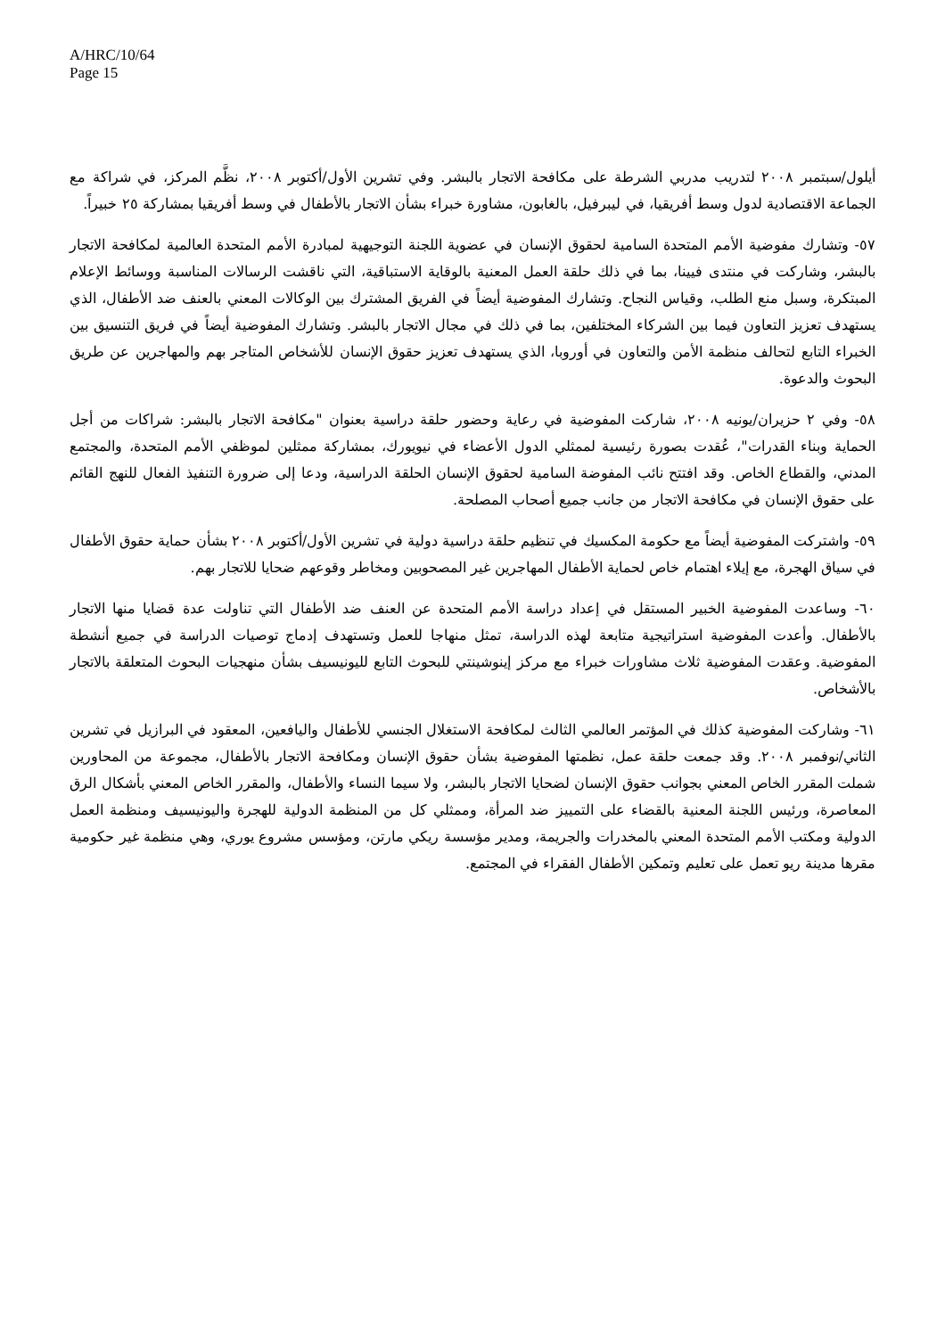A/HRC/10/64
Page 15
أيلول/سبتمبر ٢٠٠٨ لتدريب مدربي الشرطة على مكافحة الاتجار بالبشر. وفي تشرين الأول/أكتوبر ٢٠٠٨، نظَّم المركز، في شراكة مع الجماعة الاقتصادية لدول وسط أفريقيا، في ليبرفيل، بالغابون، مشاورة خبراء بشأن الاتجار بالأطفال في وسط أفريقيا بمشاركة ٢٥ خبيراً.
٥٧- وتشارك مفوضية الأمم المتحدة السامية لحقوق الإنسان في عضوية اللجنة التوجيهية لمبادرة الأمم المتحدة العالمية لمكافحة الاتجار بالبشر، وشاركت في منتدى فيينا، بما في ذلك حلقة العمل المعنية بالوقاية الاستباقية، التي ناقشت الرسالات المناسبة ووسائط الإعلام المبتكرة، وسبل منع الطلب، وقياس النجاح. وتشارك المفوضية أيضاً في الفريق المشترك بين الوكالات المعني بالعنف ضد الأطفال، الذي يستهدف تعزيز التعاون فيما بين الشركاء المختلفين، بما في ذلك في مجال الاتجار بالبشر. وتشارك المفوضية أيضاً في فريق التنسيق بين الخبراء التابع لتحالف منظمة الأمن والتعاون في أوروبا، الذي يستهدف تعزيز حقوق الإنسان للأشخاص المتاجر بهم والمهاجرين عن طريق البحوث والدعوة.
٥٨- وفي ٢ حزيران/يونيه ٢٠٠٨، شاركت المفوضية في رعاية وحضور حلقة دراسية بعنوان "مكافحة الاتجار بالبشر: شراكات من أجل الحماية وبناء القدرات"، عُقدت بصورة رئيسية لممثلي الدول الأعضاء في نيويورك، بمشاركة ممثلين لموظفي الأمم المتحدة، والمجتمع المدني، والقطاع الخاص. وقد افتتح نائب المفوضة السامية لحقوق الإنسان الحلقة الدراسية، ودعا إلى ضرورة التنفيذ الفعال للنهج القائم على حقوق الإنسان في مكافحة الاتجار من جانب جميع أصحاب المصلحة.
٥٩- واشتركت المفوضية أيضاً مع حكومة المكسيك في تنظيم حلقة دراسية دولية في تشرين الأول/أكتوبر ٢٠٠٨ بشأن حماية حقوق الأطفال في سياق الهجرة، مع إيلاء اهتمام خاص لحماية الأطفال المهاجرين غير المصحوبين ومخاطر وقوعهم ضحايا للاتجار بهم.
٦٠- وساعدت المفوضية الخبير المستقل في إعداد دراسة الأمم المتحدة عن العنف ضد الأطفال التي تناولت عدة قضايا منها الاتجار بالأطفال. وأعدت المفوضية استراتيجية متابعة لهذه الدراسة، تمثل منهاجا للعمل وتستهدف إدماج توصيات الدراسة في جميع أنشطة المفوضية. وعقدت المفوضية ثلاث مشاورات خبراء مع مركز إينوشينتي للبحوث التابع لليونيسيف بشأن منهجيات البحوث المتعلقة بالاتجار بالأشخاص.
٦١- وشاركت المفوضية كذلك في المؤتمر العالمي الثالث لمكافحة الاستغلال الجنسي للأطفال واليافعين، المعقود في البرازيل في تشرين الثاني/نوفمبر ٢٠٠٨. وقد جمعت حلقة عمل، نظمتها المفوضية بشأن حقوق الإنسان ومكافحة الاتجار بالأطفال، مجموعة من المحاورين شملت المقرر الخاص المعني بجوانب حقوق الإنسان لضحايا الاتجار بالبشر، ولا سيما النساء والأطفال، والمقرر الخاص المعني بأشكال الرق المعاصرة، ورئيس اللجنة المعنية بالقضاء على التمييز ضد المرأة، وممثلي كل من المنظمة الدولية للهجرة واليونيسيف ومنظمة العمل الدولية ومكتب الأمم المتحدة المعني بالمخدرات والجريمة، ومدير مؤسسة ريكي مارتن، ومؤسس مشروع يوري، وهي منظمة غير حكومية مقرها مدينة ريو تعمل على تعليم وتمكين الأطفال الفقراء في المجتمع.